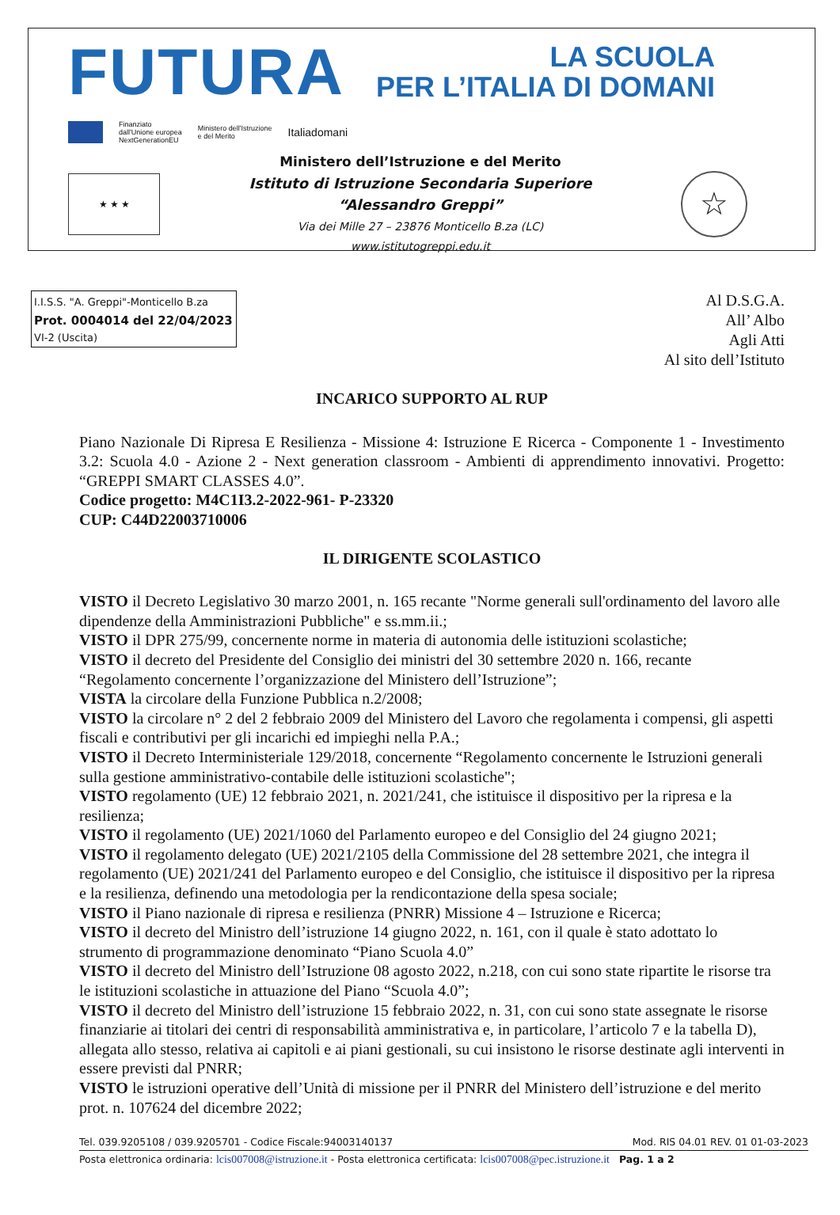FUTURA
LA SCUOLA
PER L’ITALIA DI DOMANI
Finanziato
dall'Unione europea
NextGenerationEU Ministero dell'Istruzione
e del Merito Italiadomani
★ ★ ★
Ministero dell’Istruzione e del Merito
Istituto di Istruzione Secondaria Superiore
“Alessandro Greppi”
Via dei Mille 27 – 23876 Monticello B.za (LC)
www.istitutogreppi.edu.it
☆
I.I.S.S. "A. Greppi"-Monticello B.za
Prot. 0004014 del 22/04/2023
VI-2 (Uscita)
Al D.S.G.A.
All’ Albo
Agli Atti
Al sito dell’Istituto
INCARICO SUPPORTO AL RUP
Piano Nazionale Di Ripresa E Resilienza - Missione 4: Istruzione E Ricerca - Componente 1 - Investimento 3.2: Scuola 4.0 - Azione 2 - Next generation classroom - Ambienti di apprendimento innovativi. Progetto: “GREPPI SMART CLASSES 4.0”.
Codice progetto: M4C1I3.2-2022-961- P-23320
CUP: C44D22003710006
IL DIRIGENTE SCOLASTICO
VISTO il Decreto Legislativo 30 marzo 2001, n. 165 recante "Norme generali sull'ordinamento del lavoro alle dipendenze della Amministrazioni Pubbliche" e ss.mm.ii.;
VISTO il DPR 275/99, concernente norme in materia di autonomia delle istituzioni scolastiche;
VISTO il decreto del Presidente del Consiglio dei ministri del 30 settembre 2020 n. 166, recante “Regolamento concernente l’organizzazione del Ministero dell’Istruzione”;
VISTA la circolare della Funzione Pubblica n.2/2008;
VISTO la circolare n° 2 del 2 febbraio 2009 del Ministero del Lavoro che regolamenta i compensi, gli aspetti fiscali e contributivi per gli incarichi ed impieghi nella P.A.;
VISTO il Decreto Interministeriale 129/2018, concernente “Regolamento concernente le Istruzioni generali sulla gestione amministrativo-contabile delle istituzioni scolastiche";
VISTO regolamento (UE) 12 febbraio 2021, n. 2021/241, che istituisce il dispositivo per la ripresa e la resilienza;
VISTO il regolamento (UE) 2021/1060 del Parlamento europeo e del Consiglio del 24 giugno 2021;
VISTO il regolamento delegato (UE) 2021/2105 della Commissione del 28 settembre 2021, che integra il regolamento (UE) 2021/241 del Parlamento europeo e del Consiglio, che istituisce il dispositivo per la ripresa e la resilienza, definendo una metodologia per la rendicontazione della spesa sociale;
VISTO il Piano nazionale di ripresa e resilienza (PNRR) Missione 4 – Istruzione e Ricerca;
VISTO il decreto del Ministro dell’istruzione 14 giugno 2022, n. 161, con il quale è stato adottato lo strumento di programmazione denominato “Piano Scuola 4.0”
VISTO il decreto del Ministro dell’Istruzione 08 agosto 2022, n.218, con cui sono state ripartite le risorse tra le istituzioni scolastiche in attuazione del Piano “Scuola 4.0”;
VISTO il decreto del Ministro dell’istruzione 15 febbraio 2022, n. 31, con cui sono state assegnate le risorse finanziarie ai titolari dei centri di responsabilità amministrativa e, in particolare, l’articolo 7 e la tabella D), allegata allo stesso, relativa ai capitoli e ai piani gestionali, su cui insistono le risorse destinate agli interventi in essere previsti dal PNRR;
VISTO le istruzioni operative dell’Unità di missione per il PNRR del Ministero dell’istruzione e del merito prot. n. 107624 del dicembre 2022;
Tel. 039.9205108 / 039.9205701 - Codice Fiscale:94003140137 Mod. RIS 04.01 REV. 01 01-03-2023
Posta elettronica ordinaria: lcis007008@istruzione.it - Posta elettronica certificata: lcis007008@pec.istruzione.it Pag. 1 a 2